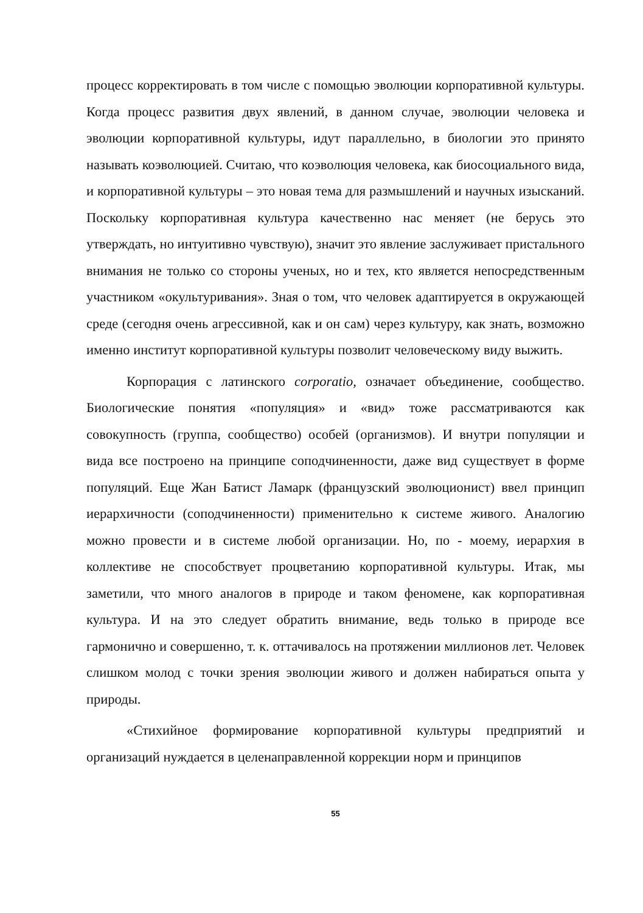процесс корректировать в том числе с помощью эволюции корпоративной культуры. Когда процесс развития двух явлений, в данном случае, эволюции человека и эволюции корпоративной культуры, идут параллельно, в биологии это принято называть коэволюцией. Считаю, что коэволюция человека, как биосоциального вида, и корпоративной культуры – это новая тема для размышлений и научных изысканий. Поскольку корпоративная культура качественно нас меняет (не берусь это утверждать, но интуитивно чувствую), значит это явление заслуживает пристального внимания не только со стороны ученых, но и тех, кто является непосредственным участником «окультуривания». Зная о том, что человек адаптируется в окружающей среде (сегодня очень агрессивной, как и он сам) через культуру, как знать, возможно именно институт корпоративной культуры позволит человеческому виду выжить.
Корпорация с латинского corporatio, означает объединение, сообщество. Биологические понятия «популяция» и «вид» тоже рассматриваются как совокупность (группа, сообщество) особей (организмов). И внутри популяции и вида все построено на принципе соподчиненности, даже вид существует в форме популяций. Еще Жан Батист Ламарк (французский эволюционист) ввел принцип иерархичности (соподчиненности) применительно к системе живого. Аналогию можно провести и в системе любой организации. Но, по - моему, иерархия в коллективе не способствует процветанию корпоративной культуры. Итак, мы заметили, что много аналогов в природе и таком феномене, как корпоративная культура. И на это следует обратить внимание, ведь только в природе все гармонично и совершенно, т. к. оттачивалось на протяжении миллионов лет. Человек слишком молод с точки зрения эволюции живого и должен набираться опыта у природы.
«Стихийное формирование корпоративной культуры предприятий и организаций нуждается в целенаправленной коррекции норм и принципов
55